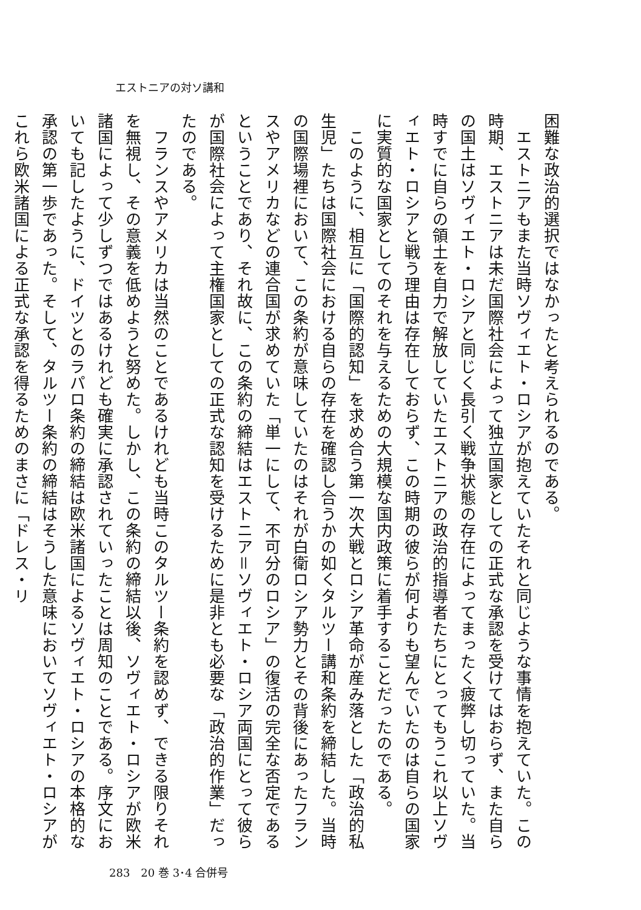エストニアの対ソ講和
困難な政治的選択ではなかったと考えられるのである。
　エストニアもまた当時ソヴィエト・ロシアが抱えていたそれと同じような事情を抱えていた。この時期、エストニアは未だ国際社会によって独立国家としての正式な承認を受けてはおらず、また自らの国土はソヴィエト・ロシアと同じく長引く戦争状態の存在によってまったく疲弊し切っていた。当時すでに自らの領土を自力で解放していたエストニアの政治的指導者たちにとってもうこれ以上ソヴィエト・ロシアと戦う理由は存在しておらず、この時期の彼らが何よりも望んでいたのは自らの国家に実質的な国家としてのそれを与えるための大規模な国内政策に着手することだったのである。
　このように、相互に「国際的認知」を求め合う第一次大戦とロシア革命が産み落とした「政治的私生児」たちは国際社会における自らの存在を確認し合うかの如くタルツー講和条約を締結した。当時の国際場裡において、この条約が意味していたのはそれが白衛ロシア勢力とその背後にあったフランスやアメリカなどの連合国が求めていた「単一にして、不可分のロシア」の復活の完全な否定であるということであり、それ故に、この条約の締結はエストニア＝ソヴィエト・ロシア両国にとって彼らが国際社会によって主権国家としての正式な認知を受けるために是非とも必要な「政治的作業」だったのである。
　フランスやアメリカは当然のことであるけれども当時このタルツー条約を認めず、できる限りそれを無視し、その意義を低めようと努めた。しかし、この条約の締結以後、ソヴィエト・ロシアが欧米諸国によって少しずつではあるけれども確実に承認されていったことは周知のことである。序文においても記したように、ドイツとのラパロ条約の締結は欧米諸国によるソヴィエト・ロシアの本格的な承認の第一歩であった。そして、タルツー条約の締結はそうした意味においてソヴィエト・ロシアがこれら欧米諸国による正式な承認を得るためのまさに「ドレス・リ
283　20 巻 3･4 合併号